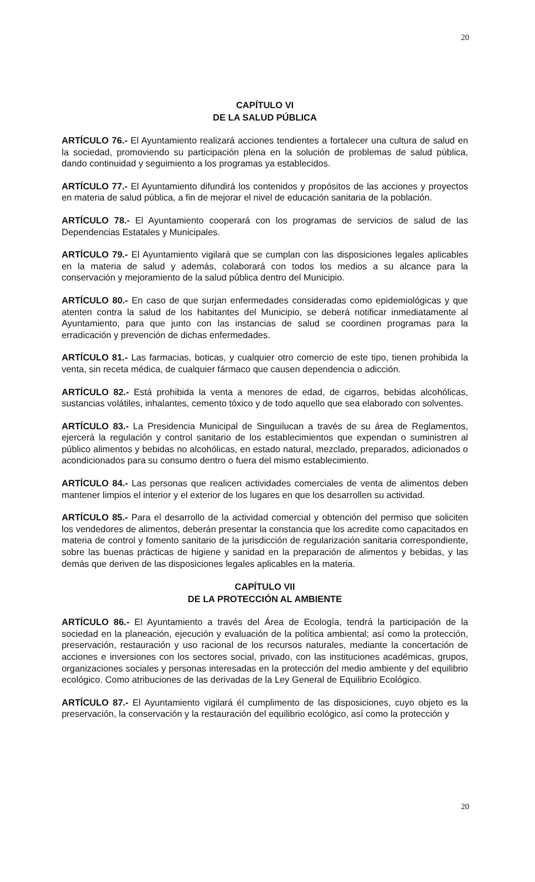20
CAPÍTULO VI
DE LA SALUD PÚBLICA
ARTÍCULO 76.- El Ayuntamiento realizará acciones tendientes a fortalecer una cultura de salud en la sociedad, promoviendo su participación plena en la solución de problemas de salud pública, dando continuidad y seguimiento a los programas ya establecidos.
ARTÍCULO 77.- El Ayuntamiento difundirá los contenidos y propósitos de las acciones y proyectos en materia de salud pública, a fin de mejorar el nivel de educación sanitaria de la población.
ARTÍCULO 78.- El Ayuntamiento cooperará con los programas de servicios de salud de las Dependencias Estatales y Municipales.
ARTÍCULO 79.- El Ayuntamiento vigilará que se cumplan con las disposiciones legales aplicables en la materia de salud y además, colaborará con todos los medios a su alcance para la conservación y mejoramiento de la salud pública dentro del Municipio.
ARTÍCULO 80.- En caso de que surjan enfermedades consideradas como epidemiológicas y que atenten contra la salud de los habitantes del Municipio, se deberá notificar inmediatamente al Ayuntamiento, para que junto con las instancias de salud se coordinen programas para la erradicación y prevención de dichas enfermedades.
ARTÍCULO 81.- Las farmacias, boticas, y cualquier otro comercio de este tipo, tienen prohibida la venta, sin receta médica, de cualquier fármaco que causen dependencia o adicción.
ARTÍCULO 82.- Está prohibida la venta a menores de edad, de cigarros, bebidas alcohólicas, sustancias volátiles, inhalantes, cemento tóxico y de todo aquello que sea elaborado con solventes.
ARTÍCULO 83.- La Presidencia Municipal de Singuilucan a través de su área de Reglamentos, ejercerá la regulación y control sanitario de los establecimientos que expendan o suministren al público alimentos y bebidas no alcohólicas, en estado natural, mezclado, preparados, adicionados o acondicionados para su consumo dentro o fuera del mismo establecimiento.
ARTÍCULO 84.- Las personas que realicen actividades comerciales de venta de alimentos deben mantener limpios el interior y el exterior de los lugares en que los desarrollen su actividad.
ARTÍCULO 85.- Para el desarrollo de la actividad comercial y obtención del permiso que soliciten los vendedores de alimentos, deberán presentar la constancia que los acredite como capacitados en materia de control y fomento sanitario de la jurisdicción de regularización sanitaria correspondiente, sobre las buenas prácticas de higiene y sanidad en la preparación de alimentos y bebidas, y las demás que deriven de las disposiciones legales aplicables en la materia.
CAPÍTULO VII
DE LA PROTECCIÓN AL AMBIENTE
ARTÍCULO 86.- El Ayuntamiento a través del Área de Ecología, tendrá la participación de la sociedad en la planeación, ejecución y evaluación de la política ambiental; así como la protección, preservación, restauración y uso racional de los recursos naturales, mediante la concertación de acciones e inversiones con los sectores social, privado, con las instituciones académicas, grupos, organizaciones sociales y personas interesadas en la protección del medio ambiente y del equilibrio ecológico. Como atribuciones de las derivadas de la Ley General de Equilibrio Ecológico.
ARTÍCULO 87.- El Ayuntamiento vigilará él cumplimento de las disposiciones, cuyo objeto es la preservación, la conservación y la restauración del equilibrio ecológico, así como la protección y
20